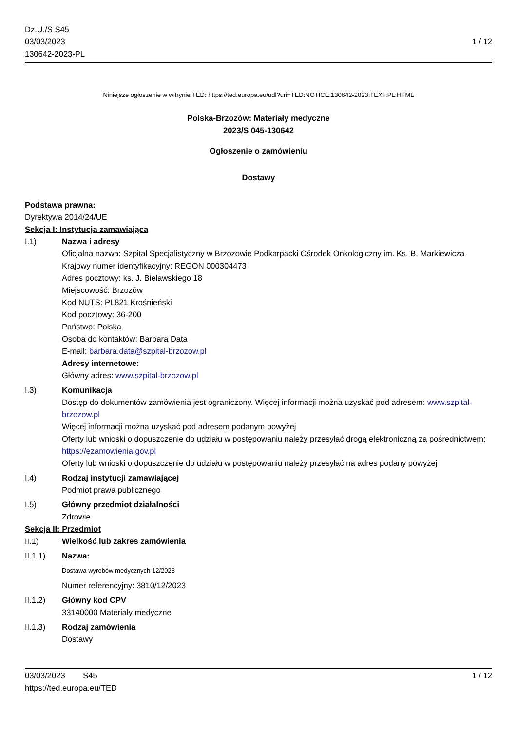Dz.U./S S45
03/03/2023
130642-2023-PL
1 / 12
Niniejsze ogłoszenie w witrynie TED: https://ted.europa.eu/udl?uri=TED:NOTICE:130642-2023:TEXT:PL:HTML
Polska-Brzozów: Materiały medyczne
2023/S 045-130642
Ogłoszenie o zamówieniu
Dostawy
Podstawa prawna:
Dyrektywa 2014/24/UE
Sekcja I: Instytucja zamawiająca
I.1) Nazwa i adresy
Oficjalna nazwa: Szpital Specjalistyczny w Brzozowie Podkarpacki Ośrodek Onkologiczny im. Ks. B. Markiewicza
Krajowy numer identyfikacyjny: REGON 000304473
Adres pocztowy: ks. J. Bielawskiego 18
Miejscowość: Brzozów
Kod NUTS: PL821 Krośnieński
Kod pocztowy: 36-200
Państwo: Polska
Osoba do kontaktów: Barbara Data
E-mail: barbara.data@szpital-brzozow.pl
Adresy internetowe:
Główny adres: www.szpital-brzozow.pl
I.3) Komunikacja
Dostęp do dokumentów zamówienia jest ograniczony. Więcej informacji można uzyskać pod adresem: www.szpital-brzozow.pl
Więcej informacji można uzyskać pod adresem podanym powyżej
Oferty lub wnioski o dopuszczenie do udziału w postępowaniu należy przesyłać drogą elektroniczną za pośrednictwem: https://ezamowienia.gov.pl
Oferty lub wnioski o dopuszczenie do udziału w postępowaniu należy przesyłać na adres podany powyżej
I.4) Rodzaj instytucji zamawiającej
Podmiot prawa publicznego
I.5) Główny przedmiot działalności
Zdrowie
Sekcja II: Przedmiot
II.1) Wielkość lub zakres zamówienia
II.1.1) Nazwa:
Dostawa wyrobów medycznych 12/2023
Numer referencyjny: 3810/12/2023
II.1.2) Główny kod CPV
33140000 Materiały medyczne
II.1.3) Rodzaj zamówienia
Dostawy
03/03/2023 S45 1 / 12
https://ted.europa.eu/TED